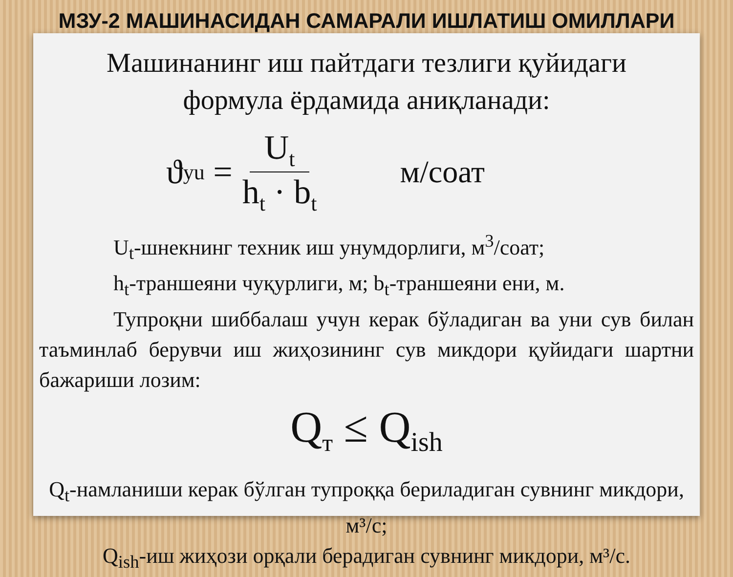МЗУ-2 МАШИНАСИДАН САМАРАЛИ ИШЛАТИШ ОМИЛЛАРИ
Машинанинг иш пайтдаги тезлиги қуйидаги
формула ёрдамида аниқланади:
ϑ<sub>yu</sub> = U<sub>t</sub> h<sub>t</sub> · b<sub>t</sub> м/соат
U<sub>t</sub>-шнекнинг техник иш унумдорлиги, м<sup>3</sup>/соат;
h<sub>t</sub>-траншеяни чуқурлиги, м; b<sub>t</sub>-траншеяни ени, м.
Тупроқни шиббалаш учун керак бўладиган ва уни сув билан таъминлаб берувчи иш жиҳозининг сув микдори қуйидаги шартни бажариши лозим:
Q<sub>т</sub> ≤ Q<sub>ish</sub>
Q<sub>t</sub>-намланиши керак бўлган тупроққа бериладиган сувнинг микдори, м³/с;
Q<sub>ish</sub>-иш жиҳози орқали берадиган сувнинг микдори, м³/с.